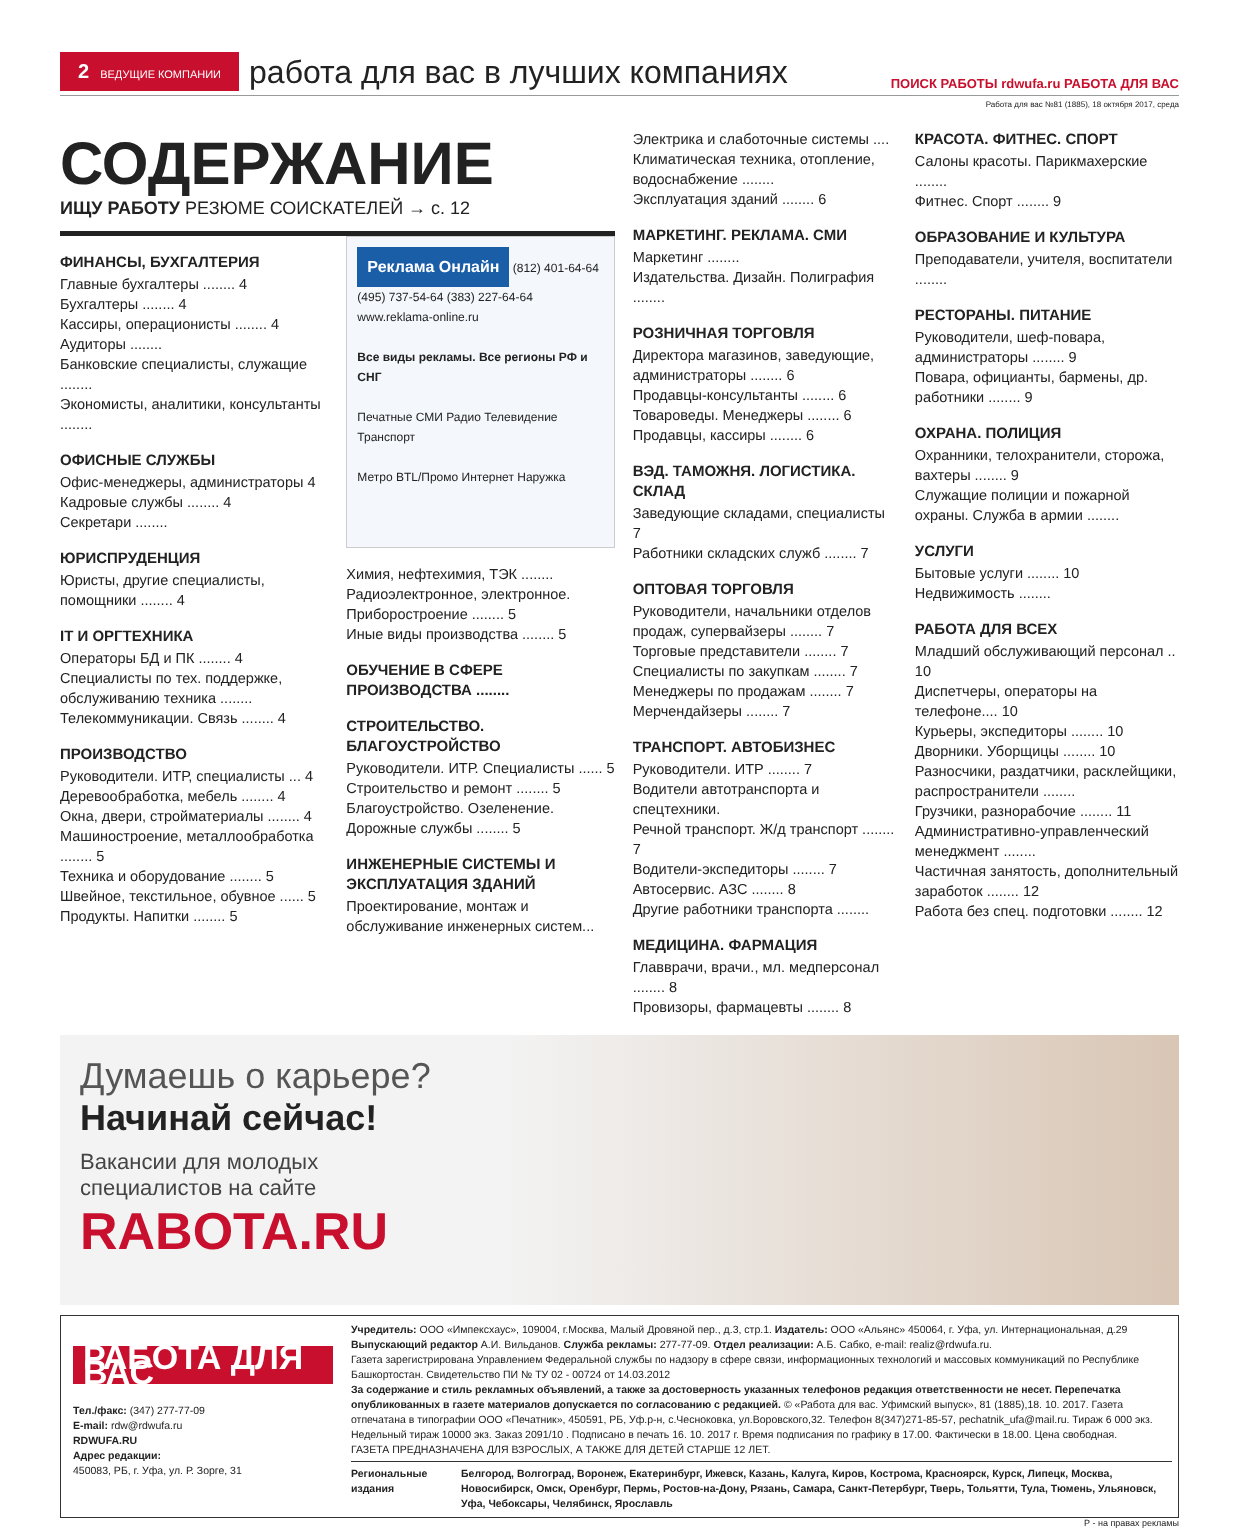2 ВЕДУЩИЕ КОМПАНИИ
работа для вас в лучших компаниях
ПОИСК РАБОТЫ rdwufa.ru РАБОТА ДЛЯ ВАС
Работа для вас №81 (1885), 18 октября 2017, среда
СОДЕРЖАНИЕ
ИЩУ РАБОТУ РЕЗЮМЕ СОИСКАТЕЛЕЙ → с. 12
ФИНАНСЫ, БУХГАЛТЕРИЯ
Главные бухгалтеры ........ 4
Бухгалтеры ........ 4
Кассиры, операционисты ........ 4
Аудиторы ........
Банковские специалисты, служащие ........
Экономисты, аналитики, консультанты ........
ОФИСНЫЕ СЛУЖБЫ
Офис-менеджеры, администраторы 4
Кадровые службы ........ 4
Секретари ........
ЮРИСПРУДЕНЦИЯ
Юристы, другие специалисты, помощники ........ 4
IT И ОРГТЕХНИКА
Операторы БД и ПК ........ 4
Специалисты по тех. поддержке, обслуживанию техника ........
Телекоммуникации. Связь ........ 4
ПРОИЗВОДСТВО
Руководители. ИТР, специалисты ... 4
Деревообработка, мебель ........ 4
Окна, двери, стройматериалы ........ 4
Машиностроение, металлообработка ........ 5
Техника и оборудование ........ 5
Швейное, текстильное, обувное ...... 5
Продукты. Напитки ........ 5
Реклама Онлайн (812) 401-64-64
(495) 737-54-64 (383) 227-64-64 www.reklama-online.ru
Все виды рекламы. Все регионы РФ и СНГ
Печатные СМИ Радио Телевидение Транспорт
Метро BTL/Промо Интернет Наружка
Химия, нефтехимия, ТЭК ........
Радиоэлектронное, электронное.
Приборостроение ........ 5
Иные виды производства ........ 5
ОБУЧЕНИЕ В СФЕРЕ ПРОИЗВОДСТВА ........
СТРОИТЕЛЬСТВО. БЛАГОУСТРОЙСТВО
Руководители. ИТР. Специалисты ...... 5
Строительство и ремонт ........ 5
Благоустройство. Озеленение. Дорожные службы ........ 5
ИНЖЕНЕРНЫЕ СИСТЕМЫ И ЭКСПЛУАТАЦИЯ ЗДАНИЙ
Проектирование, монтаж и обслуживание инженерных систем...
Электрика и слаботочные системы ....
Климатическая техника, отопление, водоснабжение ........
Эксплуатация зданий ........ 6
МАРКЕТИНГ. РЕКЛАМА. СМИ
Маркетинг ........
Издательства. Дизайн. Полиграфия ........
РОЗНИЧНАЯ ТОРГОВЛЯ
Директора магазинов, заведующие, администраторы ........ 6
Продавцы-консультанты ........ 6
Товароведы. Менеджеры ........ 6
Продавцы, кассиры ........ 6
ВЭД. ТАМОЖНЯ. ЛОГИСТИКА. СКЛАД
Заведующие складами, специалисты 7
Работники складских служб ........ 7
ОПТОВАЯ ТОРГОВЛЯ
Руководители, начальники отделов продаж, супервайзеры ........ 7
Торговые представители ........ 7
Специалисты по закупкам ........ 7
Менеджеры по продажам ........ 7
Мерчендайзеры ........ 7
ТРАНСПОРТ. АВТОБИЗНЕС
Руководители. ИТР ........ 7
Водители автотранспорта и спецтехники.
Речной транспорт. Ж/д транспорт ........ 7
Водители-экспедиторы ........ 7
Автосервис. АЗС ........ 8
Другие работники транспорта ........
МЕДИЦИНА. ФАРМАЦИЯ
Главврачи, врачи., мл. медперсонал ........ 8
Провизоры, фармацевты ........ 8
КРАСОТА. ФИТНЕС. СПОРТ
Салоны красоты. Парикмахерские ........
Фитнес. Спорт ........ 9
ОБРАЗОВАНИЕ И КУЛЬТУРА
Преподаватели, учителя, воспитатели ........
РЕСТОРАНЫ. ПИТАНИЕ
Руководители, шеф-повара, администраторы ........ 9
Повара, официанты, бармены, др. работники ........ 9
ОХРАНА. ПОЛИЦИЯ
Охранники, телохранители, сторожа, вахтеры ........ 9
Служащие полиции и пожарной охраны. Служба в армии ........
УСЛУГИ
Бытовые услуги ........ 10
Недвижимость ........
РАБОТА ДЛЯ ВСЕХ
Младший обслуживающий персонал .. 10
Диспетчеры, операторы на телефоне.... 10
Курьеры, экспедиторы ........ 10
Дворники. Уборщицы ........ 10
Разносчики, раздатчики, расклейщики, распространители ........
Грузчики, разнорабочие ........ 11
Административно-управленческий менеджмент ........
Частичная занятость, дополнительный заработок ........ 12
Работа без спец. подготовки ........ 12
Думаешь о карьере?
Начинай сейчас!
Вакансии для молодых
специалистов на сайте
RABOTA.RU
РАБОТА ДЛЯ ВАС
Тел./факс: (347) 277-77-09
E-mail: rdw@rdwufa.ru
RDWUFA.RU
Адрес редакции:
450083, РБ, г. Уфа, ул. Р. Зорге, 31
Учредитель: ООО «Импексхаус», 109004, г.Москва, Малый Дровяной пер., д.3, стр.1. Издатель: ООО «Альянс» 450064, г. Уфа, ул. Интернациональная, д.29 Выпускающий редактор А.И. Вильданов. Служба рекламы: 277-77-09. Отдел реализации: А.Б. Сабко, e-mail: realiz@rdwufa.ru.
Газета зарегистрирована Управлением Федеральной службы по надзору в сфере связи, информационных технологий и массовых коммуникаций по Республике Башкортостан. Свидетельство ПИ № ТУ 02 - 00724 от 14.03.2012
За содержание и стиль рекламных объявлений, а также за достоверность указанных телефонов редакция ответственности не несет. Перепечатка опубликованных в газете материалов допускается по согласованию с редакцией. © «Работа для вас. Уфимский выпуск», 81 (1885),18. 10. 2017. Газета отпечатана в типографии ООО «Печатник», 450591, РБ, Уф.р-н, с.Чесноковка, ул.Воровского,32. Телефон 8(347)271-85-57, pechatnik_ufa@mail.ru. Тираж 6 000 экз. Недельный тираж 10000 экз. Заказ 2091/10 . Подписано в печать 16. 10. 2017 г. Время подписания по графику в 17.00. Фактически в 18.00. Цена свободная.
ГАЗЕТА ПРЕДНАЗНАЧЕНА ДЛЯ ВЗРОСЛЫХ, А ТАКЖЕ ДЛЯ ДЕТЕЙ СТАРШЕ 12 ЛЕТ.
Региональные издания Белгород, Волгоград, Воронеж, Екатеринбург, Ижевск, Казань, Калуга, Киров, Кострома, Красноярск, Курск, Липецк, Москва, Новосибирск, Омск, Оренбург, Пермь, Ростов-на-Дону, Рязань, Самара, Санкт-Петербург, Тверь, Тольятти, Тула, Тюмень, Ульяновск, Уфа, Чебоксары, Челябинск, Ярославль
Р - на правах рекламы